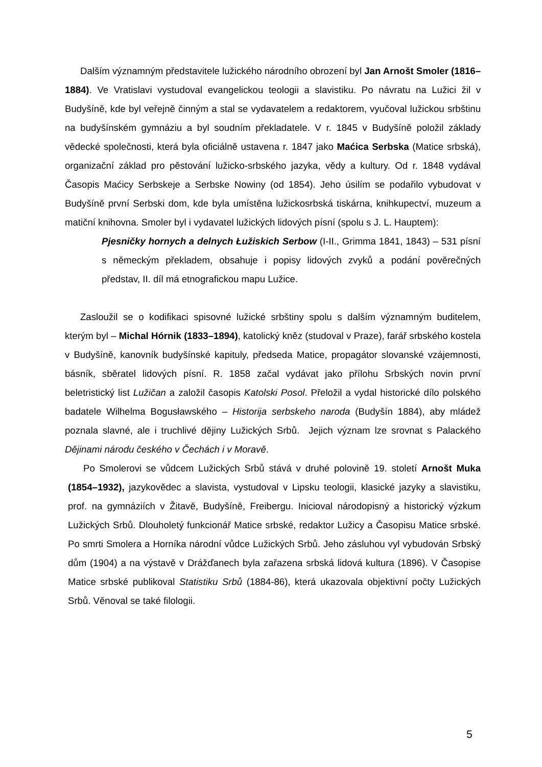Dalším významným představitele lužického národního obrození byl Jan Arnošt Smoler (1816–1884). Ve Vratislavi vystudoval evangelickou teologii a slavistiku. Po návratu na Lužici žil v Budyšíně, kde byl veřejně činným a stal se vydavatelem a redaktorem, vyučoval lužickou srbštinu na budyšínském gymnáziu a byl soudním překladatele. V r. 1845 v Budyšíně položil základy vědecké společnosti, která byla oficiálně ustavena r. 1847 jako Maćica Serbska (Matice srbská), organizační základ pro pěstování lužicko-srbského jazyka, vědy a kultury. Od r. 1848 vydával Časopis Maćicy Serbskeje a Serbske Nowiny (od 1854). Jeho úsilím se podařilo vybudovat v Budyšíně první Serbski dom, kde byla umístěna lužickosrbská tiskárna, knihkupectví, muzeum a matiční knihovna. Smoler byl i vydavatel lužických lidových písní (spolu s J. L. Hauptem):
Pjesničky hornych a delnych Łužiskich Serbow (I-II., Grimma 1841, 1843) – 531 písní s německým překladem, obsahuje i popisy lidových zvyků a podání pověrečných představ, II. díl má etnografickou mapu Lužice.
Zasloužil se o kodifikaci spisovné lužické srbštiny spolu s dalším významným buditelem, kterým byl – Michal Hórnik (1833–1894), katolický kněz (studoval v Praze), farář srbského kostela v Budyšíně, kanovník budyšínské kapituly, předseda Matice, propagátor slovanské vzájemnosti, básník, sběratel lidových písní. R. 1858 začal vydávat jako přílohu Srbských novin první beletristický list Lužičan a založil časopis Katolski Posol. Přeložil a vydal historické dílo polského badatele Wilhelma Bogusławského – Historija serbskeho naroda (Budyšín 1884), aby mládež poznala slavné, ale i truchlivé dějiny Lužických Srbů. Jejich význam lze srovnat s Palackého Dějinami národu českého v Čechách i v Moravě.
Po Smolerovi se vůdcem Lužických Srbů stává v druhé polovině 19. století Arnošt Muka (1854–1932), jazykovědec a slavista, vystudoval v Lipsku teologii, klasické jazyky a slavistiku, prof. na gymnáziích v Žitavě, Budyšíně, Freibergu. Inicioval národopisný a historický výzkum Lužických Srbů. Dlouholetý funkcionář Matice srbské, redaktor Lužicy a Časopisu Matice srbské. Po smrti Smolera a Horníka národní vůdce Lužických Srbů. Jeho zásluhou vyl vybudován Srbský dům (1904) a na výstavě v Drážďanech byla zařazena srbská lidová kultura (1896). V Časopise Matice srbské publikoval Statistiku Srbů (1884-86), která ukazovala objektivní počty Lužických Srbů. Věnoval se také filologii.
5